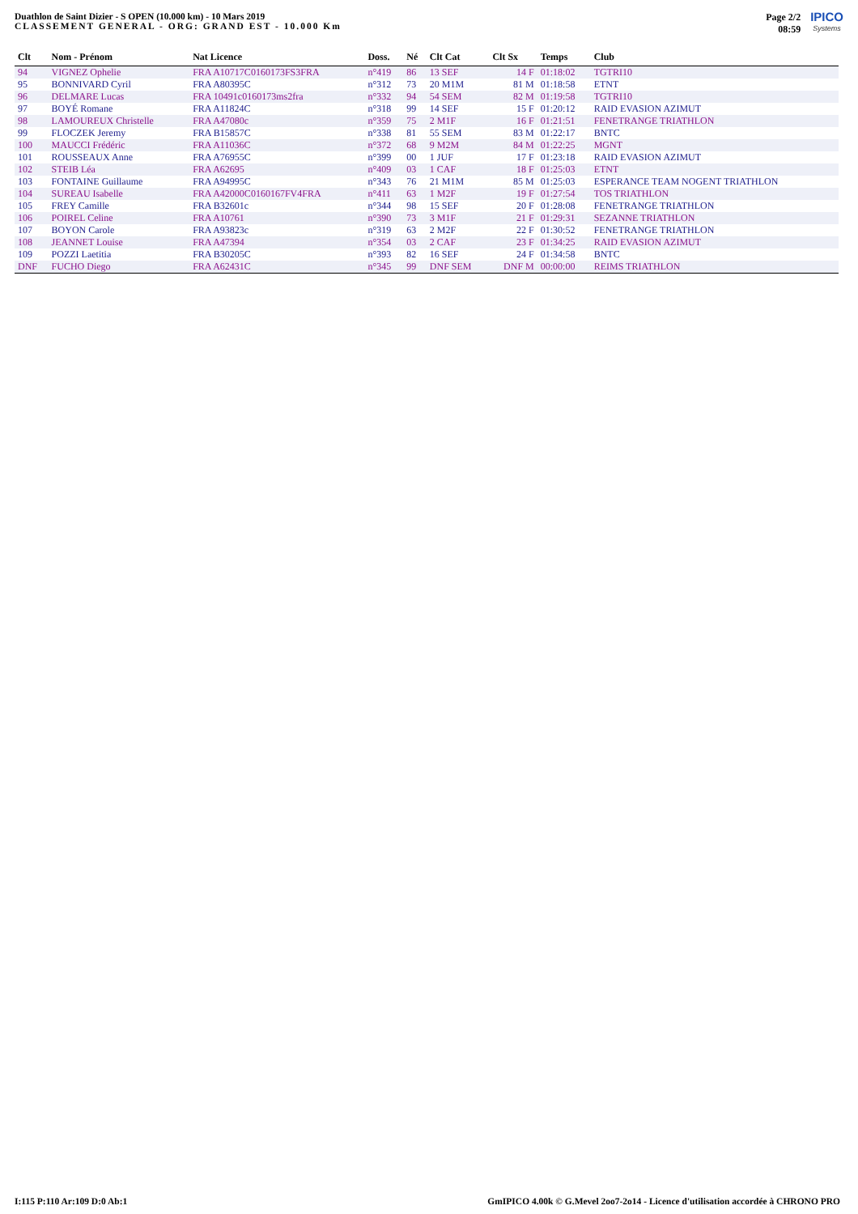Duathlon de Saint Dizier - S OPEN (10.000 km) - 10 Mars 2019
CLASSEMENT GENERAL - ORG: GRAND EST - 10.000 Km
Page 2/2
08:59
IPICO
Systems
| Clt | Nom - Prénom | Nat Licence | Doss. | Né | Clt Cat | Clt Sx | Temps | Club |
| --- | --- | --- | --- | --- | --- | --- | --- | --- |
| 94 | VIGNEZ Ophelie | FRA A10717C0160173FS3FRA | n°419 | 86 | 13 SEF | 14 F | 01:18:02 | TGTRI10 |
| 95 | BONNIVARD Cyril | FRA A80395C | n°312 | 73 | 20 M1M | 81 M | 01:18:58 | ETNT |
| 96 | DELMARE Lucas | FRA 10491c0160173ms2fra | n°332 | 94 | 54 SEM | 82 M | 01:19:58 | TGTRI10 |
| 97 | BOYÉ Romane | FRA A11824C | n°318 | 99 | 14 SEF | 15 F | 01:20:12 | RAID EVASION AZIMUT |
| 98 | LAMOUREUX Christelle | FRA A47080c | n°359 | 75 | 2 M1F | 16 F | 01:21:51 | FENETRANGE TRIATHLON |
| 99 | FLOCZEK Jeremy | FRA B15857C | n°338 | 81 | 55 SEM | 83 M | 01:22:17 | BNTC |
| 100 | MAUCCI Frédéric | FRA A11036C | n°372 | 68 | 9 M2M | 84 M | 01:22:25 | MGNT |
| 101 | ROUSSEAUX Anne | FRA A76955C | n°399 | 00 | 1 JUF | 17 F | 01:23:18 | RAID EVASION AZIMUT |
| 102 | STEIB Léa | FRA A62695 | n°409 | 03 | 1 CAF | 18 F | 01:25:03 | ETNT |
| 103 | FONTAINE Guillaume | FRA A94995C | n°343 | 76 | 21 M1M | 85 M | 01:25:03 | ESPERANCE TEAM NOGENT TRIATHLON |
| 104 | SUREAU Isabelle | FRA A42000C0160167FV4FRA | n°411 | 63 | 1 M2F | 19 F | 01:27:54 | TOS TRIATHLON |
| 105 | FREY Camille | FRA B32601c | n°344 | 98 | 15 SEF | 20 F | 01:28:08 | FENETRANGE TRIATHLON |
| 106 | POIREL Celine | FRA A10761 | n°390 | 73 | 3 M1F | 21 F | 01:29:31 | SEZANNE TRIATHLON |
| 107 | BOYON Carole | FRA A93823c | n°319 | 63 | 2 M2F | 22 F | 01:30:52 | FENETRANGE TRIATHLON |
| 108 | JEANNET Louise | FRA A47394 | n°354 | 03 | 2 CAF | 23 F | 01:34:25 | RAID EVASION AZIMUT |
| 109 | POZZI Laetitia | FRA B30205C | n°393 | 82 | 16 SEF | 24 F | 01:34:58 | BNTC |
| DNF | FUCHO Diego | FRA A62431C | n°345 | 99 | DNF SEM | DNF M | 00:00:00 | REIMS TRIATHLON |
I:115 P:110 Ar:109 D:0 Ab:1 GmIPICO 4.00k © G.Mevel 2oo7-2o14 - Licence d'utilisation accordée à CHRONO PRO